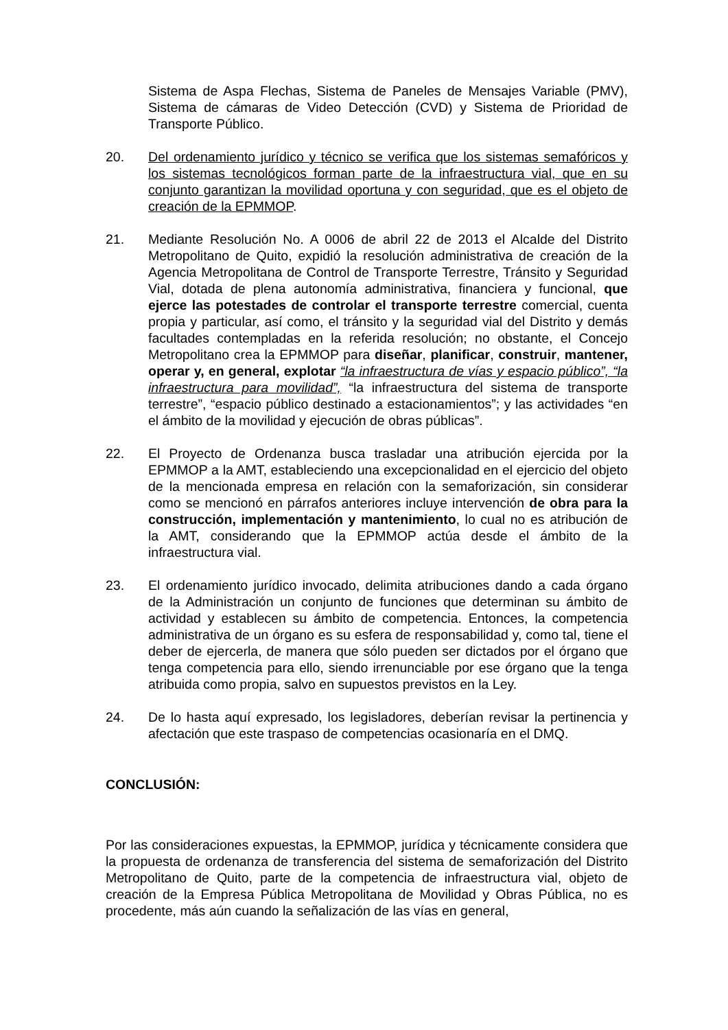Sistema de Aspa Flechas, Sistema de Paneles de Mensajes Variable (PMV), Sistema de cámaras de Video Detección (CVD) y Sistema de Prioridad de Transporte Público.
20. Del ordenamiento jurídico y técnico se verifica que los sistemas semafóricos y los sistemas tecnológicos forman parte de la infraestructura vial, que en su conjunto garantizan la movilidad oportuna y con seguridad, que es el objeto de creación de la EPMMOP.
21. Mediante Resolución No. A 0006 de abril 22 de 2013 el Alcalde del Distrito Metropolitano de Quito, expidió la resolución administrativa de creación de la Agencia Metropolitana de Control de Transporte Terrestre, Tránsito y Seguridad Vial, dotada de plena autonomía administrativa, financiera y funcional, que ejerce las potestades de controlar el transporte terrestre comercial, cuenta propia y particular, así como, el tránsito y la seguridad vial del Distrito y demás facultades contempladas en la referida resolución; no obstante, el Concejo Metropolitano crea la EPMMOP para diseñar, planificar, construir, mantener, operar y, en general, explotar “la infraestructura de vías y espacio público”, “la infraestructura para movilidad”, “la infraestructura del sistema de transporte terrestre”, “espacio público destinado a estacionamientos”; y las actividades “en el ámbito de la movilidad y ejecución de obras públicas”.
22. El Proyecto de Ordenanza busca trasladar una atribución ejercida por la EPMMOP a la AMT, estableciendo una excepcionalidad en el ejercicio del objeto de la mencionada empresa en relación con la semaforización, sin considerar como se mencionó en párrafos anteriores incluye intervención de obra para la construcción, implementación y mantenimiento, lo cual no es atribución de la AMT, considerando que la EPMMOP actúa desde el ámbito de la infraestructura vial.
23. El ordenamiento jurídico invocado, delimita atribuciones dando a cada órgano de la Administración un conjunto de funciones que determinan su ámbito de actividad y establecen su ámbito de competencia. Entonces, la competencia administrativa de un órgano es su esfera de responsabilidad y, como tal, tiene el deber de ejercerla, de manera que sólo pueden ser dictados por el órgano que tenga competencia para ello, siendo irrenunciable por ese órgano que la tenga atribuida como propia, salvo en supuestos previstos en la Ley.
24. De lo hasta aquí expresado, los legisladores, deberían revisar la pertinencia y afectación que este traspaso de competencias ocasionaría en el DMQ.
CONCLUSIÓN:
Por las consideraciones expuestas, la EPMMOP, jurídica y técnicamente considera que la propuesta de ordenanza de transferencia del sistema de semaforización del Distrito Metropolitano de Quito, parte de la competencia de infraestructura vial, objeto de creación de la Empresa Pública Metropolitana de Movilidad y Obras Pública, no es procedente, más aún cuando la señalización de las vías en general,